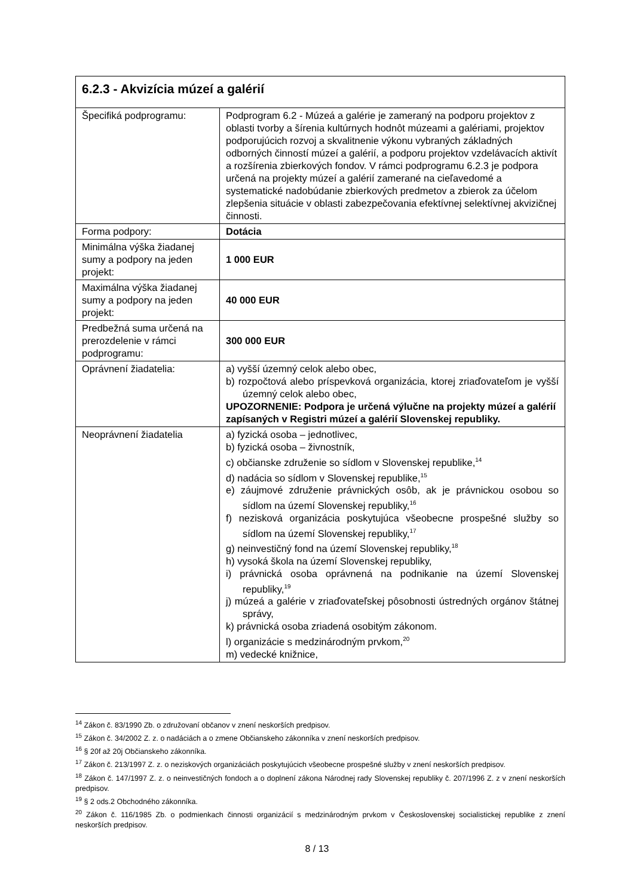| 6.2.3 - Akvizícia múzeí a galérií | |
| --- | --- |
| Špecifiká podprogramu: | Podprogram 6.2 - Múzeá a galérie je zameraný na podporu projektov z oblasti tvorby a šírenia kultúrnych hodnôt múzeami a galériami, projektov podporujúcich rozvoj a skvalitnenie výkonu vybraných základných odborných činností múzeí a galérií, a podporu projektov vzdelávacích aktivít a rozšírenia zbierkových fondov. V rámci podprogramu 6.2.3 je podpora určená na projekty múzeí a galérií zamerané na cieľavedomé a systematické nadobúdanie zbierkových predmetov a zbierok za účelom zlepšenia situácie v oblasti zabezpečovania efektívnej selektívnej akvizičnej činnosti. |
| Forma podpory: | Dotácia |
| Minimálna výška žiadanej sumy a podpory na jeden projekt: | 1 000 EUR |
| Maximálna výška žiadanej sumy a podpory na jeden projekt: | 40 000 EUR |
| Predbežná suma určená na prerozdelenie v rámci podprogramu: | 300 000 EUR |
| Oprávnení žiadatelia: | a) vyšší územný celok alebo obec, b) rozpočtová alebo príspevková organizácia, ktorej zriaďovateľom je vyšší územný celok alebo obec, UPOZORNENIE: Podpora je určená výlučne na projekty múzeí a galérií zapísaných v Registri múzeí a galérií Slovenskej republiky. |
| Neoprávnení žiadatelia | a) fyzická osoba – jednotlivec, b) fyzická osoba – živnostník, c) občianske združenie so sídlom v Slovenskej republike,<sup>14</sup> d) nadácia so sídlom v Slovenskej republike,<sup>15</sup> e) záujmové združenie právnických osôb, ak je právnickou osobou so sídlom na území Slovenskej republiky,<sup>16</sup> f) nezisková organizácia poskytujúca všeobecne prospešné služby so sídlom na území Slovenskej republiky,<sup>17</sup> g) neinvestičný fond na území Slovenskej republiky,<sup>18</sup> h) vysoká škola na území Slovenskej republiky, i) právnická osoba oprávnená na podnikanie na území Slovenskej republiky,<sup>19</sup> j) múzeá a galérie v zriaďovateľskej pôsobnosti ústredných orgánov štátnej správy, k) právnická osoba zriadená osobitým zákonom. l) organizácie s medzinárodným prvkom,<sup>20</sup> m) vedecké knižnice, |
<sup>14</sup> Zákon č. 83/1990 Zb. o združovaní občanov v znení neskorších predpisov.
<sup>15</sup> Zákon č. 34/2002 Z. z. o nadáciách a o zmene Občianskeho zákonníka v znení neskorších predpisov.
<sup>16</sup> § 20f až 20j Občianskeho zákonníka.
<sup>17</sup> Zákon č. 213/1997 Z. z. o neziskových organizáciách poskytujúcich všeobecne prospešné služby v znení neskorších predpisov.
<sup>18</sup> Zákon č. 147/1997 Z. z. o neinvestičných fondoch a o doplnení zákona Národnej rady Slovenskej republiky č. 207/1996 Z. z v znení neskorších predpisov.
<sup>19</sup> § 2 ods.2 Obchodného zákonníka.
<sup>20</sup> Zákon č. 116/1985 Zb. o podmienkach činnosti organizácií s medzinárodným prvkom v Československej socialistickej republike z znení neskorších predpisov.
8 / 13